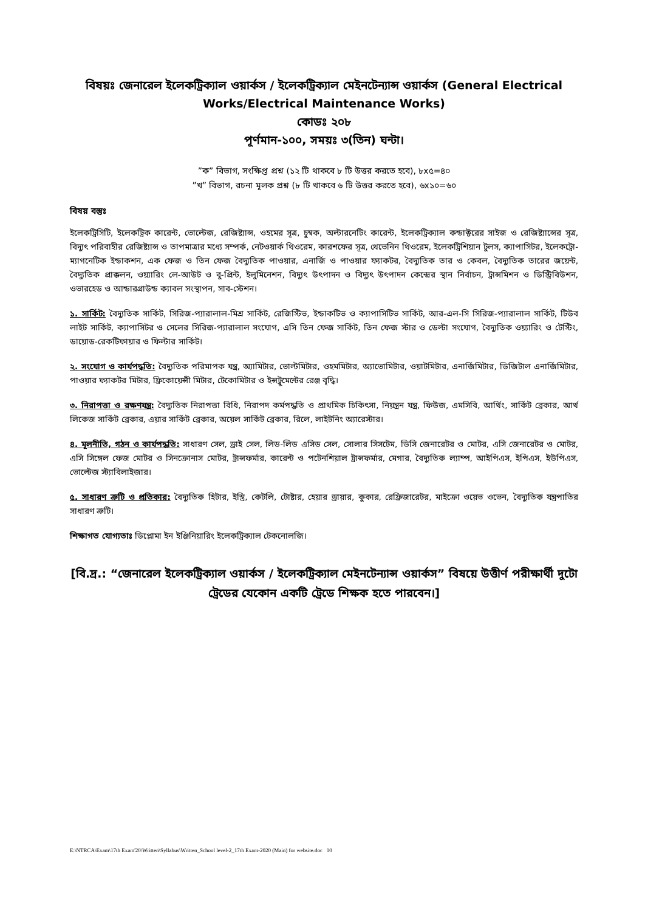বিষয়ঃ জেনারেল ইলেকট্রিক্যাল ওয়ার্কস / ইলেকট্রিক্যাল মেইনটেন্যান্স ওয়ার্কস (General Electrical Works/Electrical Maintenance Works)
কোডঃ ২০৮
পূর্ণমান-১০০, সময়ঃ ৩(তিন) ঘন্টা।
”ক” বিভাগ, সংক্ষিপ্ত প্রশ্ন (১২ টি থাকবে ৮ টি উত্তর করতে হবে), ৮x৫=৪০
”খ” বিভাগ, রচনা মূলক প্রশ্ন (৮ টি থাকবে ৬ টি উত্তর করতে হবে), ৬x১০=৬০
বিষয় বস্তুঃ
ইলেকট্রিসিটি, ইলেকট্রিক কারেন্ট, ভোল্টেজ, রেজিষ্ট্যান্স, ওহমের সূত্র, চুম্বক, অল্টারনেটিং কারেন্ট, ইলেকট্রিক্যাল কন্ডাক্টরের সাইজ ও রেজিষ্ট্যান্সের সূত্র, বিদ্যুৎ পরিবাহীর রেজিষ্ট্যান্স ও তাপমাত্রার মধ্যে সম্পর্ক, নেটওয়ার্ক থিওরেম, কারশফের সূত্র, থেভেনিন থিওরেম, ইলেকট্রিশিয়ান টুলস, ক্যাপাসিটর, ইলেকট্রো-ম্যাগনেটিক ইন্ডাকশন, এক ফেজ ও তিন ফেজ বৈদ্যুতিক পাওয়ার, এনার্জি ও পাওয়ার ফ্যাকটর, বৈদ্যুতিক তার ও কেবল, বৈদ্যুতিক তারের জয়েন্ট, বৈদ্যুতিক প্রাক্কলন, ওয়্যারিং লে-আউট ও বু-প্রিন্ট, ইলুমিনেশন, বিদ্যুৎ উৎপাদন ও বিদ্যুৎ উৎপাদন কেন্দ্রের স্থান নির্বাচন, ট্রান্সমিশন ও ডিস্ট্রিবিউশন, ওভারহেড ও আন্ডারগ্রাউন্ড ক্যাবল সংস্থাপন, সাব-স্টেশন।
১. সার্কিট: বৈদ্যুতিক সার্কিট, সিরিজ-প্যারালাল-মিশ্র সার্কিট, রেজিস্টিভ, ইন্ডাকটিভ ও ক্যাপাসিটিভ সার্কিট, আর-এল-সি সিরিজ-প্যারালাল সার্কিট, টিউব লাইট সার্কিট, ক্যাপাসিটর ও সেলের সিরিজ-প্যারালাল সংযোগ, এসি তিন ফেজ সার্কিট, তিন ফেজ স্টার ও ডেল্টা সংযোগ, বৈদ্যুতিক ওয়্যারিং ও টেস্টিং, ডায়োড-রেকটিফায়ার ও ফিল্টার সার্কিট।
২. সংযোগ ও কার্যপদ্ধতি: বৈদ্যুতিক পরিমাপক যন্ত্র, অ্যামিটার, ভোল্টমিটার, ওহমমিটার, অ্যাভোমিটার, ওয়াটমিটার, এনার্জিমিটার, ডিজিটাল এনার্জিমিটার, পাওয়ার ফ্যাকটর মিটার, ফ্রিকোয়েন্সী মিটার, টেকোমিটার ও ইন্সট্রুমেন্টের রেঞ্জ বৃদ্ধি।
৩. নিরাপত্তা ও রক্ষণযন্ত্র: বৈদ্যুতিক নিরাপত্তা বিধি, নিরাপদ কর্মপদ্ধতি ও প্রাথমিক চিকিৎসা, নিয়ন্ত্রন যন্ত্র, ফিউজ, এমসিবি, আর্থিং, সার্কিট ব্রেকার, আর্থ লিকেজ সার্কিট ব্রেকার, এয়ার সার্কিট ব্রেকার, অয়েল সার্কিট ব্রেকার, রিলে, লাইটনিং অ্যারেস্টার।
৪. মূলনীতি, গঠন ও কার্যপদ্ধতি: সাধারণ সেল, ড্রাই সেল, লিড-লিড এসিড সেল, সোলার সিসটেম, ডিসি জেনারেটর ও মোটর, এসি জেনারেটর ও মোটর, এসি সিঙ্গেল ফেজ মোটর ও সিনক্রোনাস মোটর, ট্রান্সফর্মার, কারেন্ট ও পটেনশিয়াল ট্রান্সফর্মার, মেগার, বৈদ্যুতিক ল্যাম্প, আইপিএস, ইপিএস, ইউপিএস, ভোল্টেজ স্ট্যাবিলাইজার।
৫. সাধারণ ত্রুটি ও প্রতিকার: বৈদ্যুতিক হিটার, ইস্ত্রি, কেটলি, টোষ্টার, হেয়ার ড্রায়ার, কুকার, রেফ্রিজারেটর, মাইক্রো ওয়েভ ওভেন, বৈদ্যুতিক যন্ত্রপাতির সাধারণ ত্রুটি।
শিক্ষাগত যোগ্যতাঃ ডিপ্লোমা ইন ইঞ্জিনিয়ারিং ইলেকট্রিক্যাল টেকনোলজি।
[বি.দ্র.: “জেনারেল ইলেকট্রিক্যাল ওয়ার্কস / ইলেকট্রিক্যাল মেইনটেন্যান্স ওয়ার্কস” বিষয়ে উত্তীর্ণ পরীক্ষার্থী দুটো ট্রেডের যেকোন একটি ট্রেডে শিক্ষক হতে পারবেন।]
E:\NTRCA\Exam\17th Exam'20\Written\Syllabus\Written_School level-2_17th Exam-2020 (Main) for website.doc 10